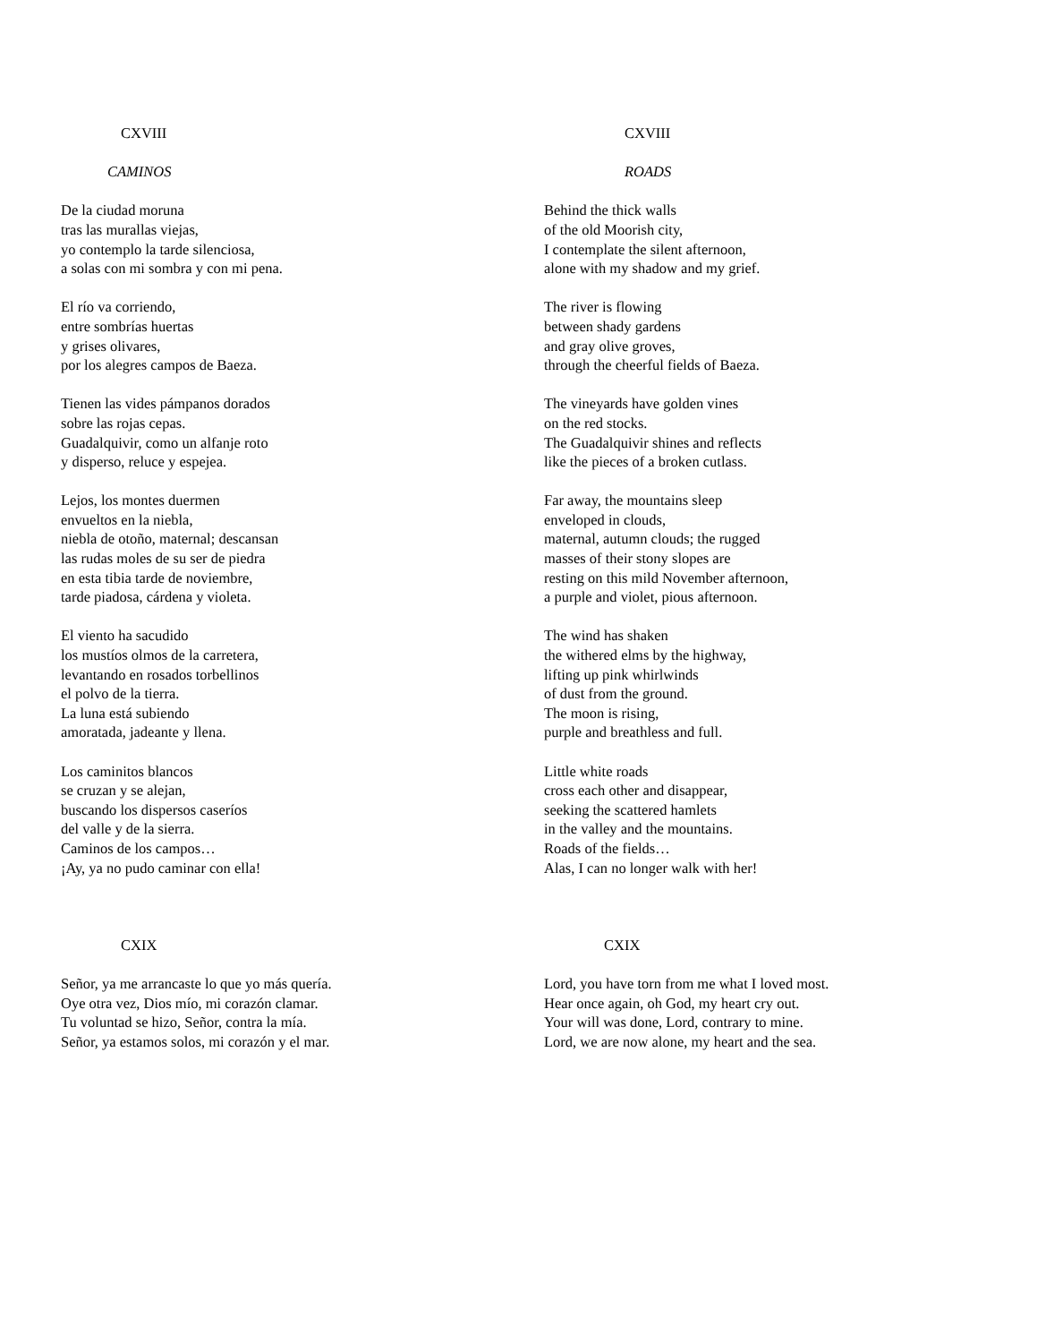CXVIII
CAMINOS
De la ciudad moruna
tras las murallas viejas,
yo contemplo la tarde silenciosa,
a solas con mi sombra y con mi pena.
El río va corriendo,
entre sombrías huertas
y grises olivares,
por los alegres campos de Baeza.
Tienen las vides pámpanos dorados
sobre las rojas cepas.
Guadalquivir, como un alfanje roto
y disperso, reluce y espejea.
Lejos, los montes duermen
envueltos en la niebla,
niebla de otoño, maternal; descansan
las rudas moles de su ser de piedra
en esta tibia tarde de noviembre,
tarde piadosa, cárdena y violeta.
El viento ha sacudido
los mustíos olmos de la carretera,
levantando en rosados torbellinos
el polvo de la tierra.
La luna está subiendo
amoratada, jadeante y llena.
Los caminitos blancos
se cruzan y se alejan,
buscando los dispersos caseríos
del valle y de la sierra.
Caminos de los campos…
¡Ay, ya no pudo caminar con ella!
CXIX
Señor, ya me arrancaste lo que yo más quería.
Oye otra vez, Dios mío, mi corazón clamar.
Tu voluntad se hizo, Señor, contra la mía.
Señor, ya estamos solos, mi corazón y el mar.
CXVIII
ROADS
Behind the thick walls
of the old Moorish city,
I contemplate the silent afternoon,
alone with my shadow and my grief.
The river is flowing
between shady gardens
and gray olive groves,
through the cheerful fields of Baeza.
The vineyards have golden vines
on the red stocks.
The Guadalquivir shines and reflects
like the pieces of a broken cutlass.
Far away, the mountains sleep
enveloped in clouds,
maternal, autumn clouds; the rugged
masses of their stony slopes are
resting on this mild November afternoon,
a purple and violet, pious afternoon.
The wind has shaken
the withered elms by the highway,
lifting up pink whirlwinds
of dust from the ground.
The moon is rising,
purple and breathless and full.
Little white roads
cross each other and disappear,
seeking the scattered hamlets
in the valley and the mountains.
Roads of the fields…
Alas, I can no longer walk with her!
CXIX
Lord, you have torn from me what I loved most.
Hear once again, oh God, my heart cry out.
Your will was done, Lord, contrary to mine.
Lord, we are now alone, my heart and the sea.